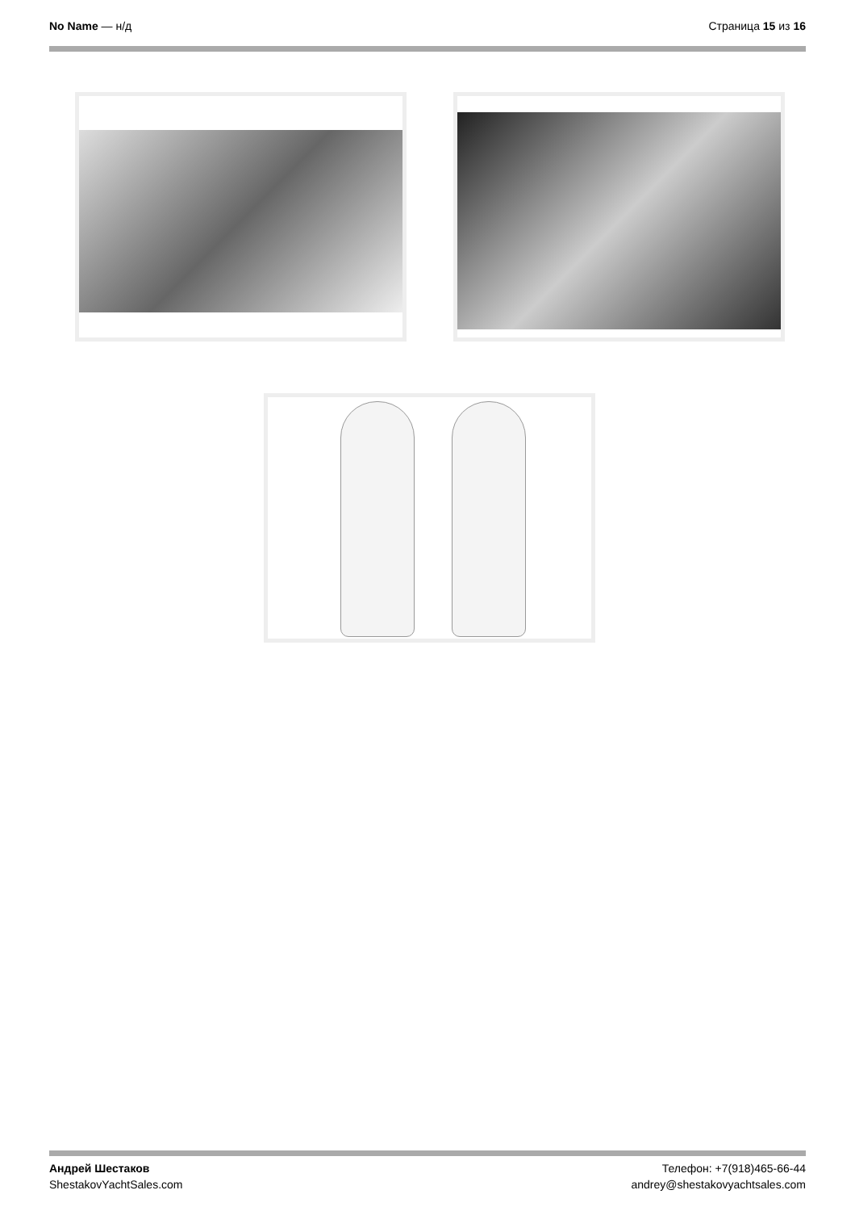No Name — н/д Страница 15 из 16
Андрей Шестаков
ShestakovYachtSales.com
Телефон: +7(918)465-66-44
andrey@shestakovyachtsales.com